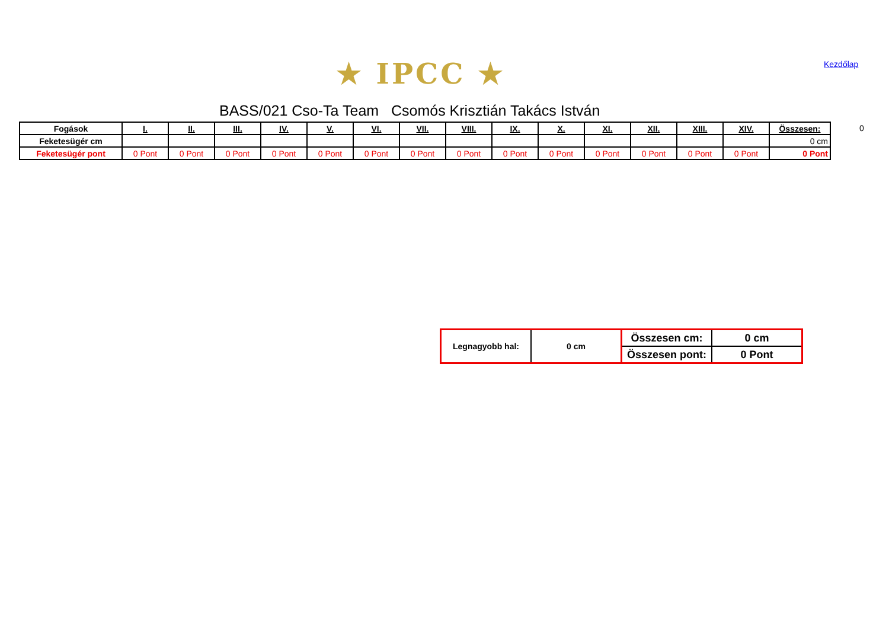★ IPCC ★ Kezdőlap
BASS/021 Cso-Ta Team Csomós Krisztián Takács István
0
| Fogások | I. | II. | III. | IV. | V. | VI. | VII. | VIII. | IX. | X. | XI. | XII. | XIII. | XIV. | Összesen: |
| --- | --- | --- | --- | --- | --- | --- | --- | --- | --- | --- | --- | --- | --- | --- | --- |
| Feketesügér cm | | | | | | | | | | | | | | | 0 cm |
| Feketesügér pont | 0 Pont | 0 Pont | 0 Pont | 0 Pont | 0 Pont | 0 Pont | 0 Pont | 0 Pont | 0 Pont | 0 Pont | 0 Pont | 0 Pont | 0 Pont | 0 Pont | 0 Pont |
| Legnagyobb hal: | 0 cm | Összesen cm: | 0 cm |
| | | Összesen pont: | 0 Pont |